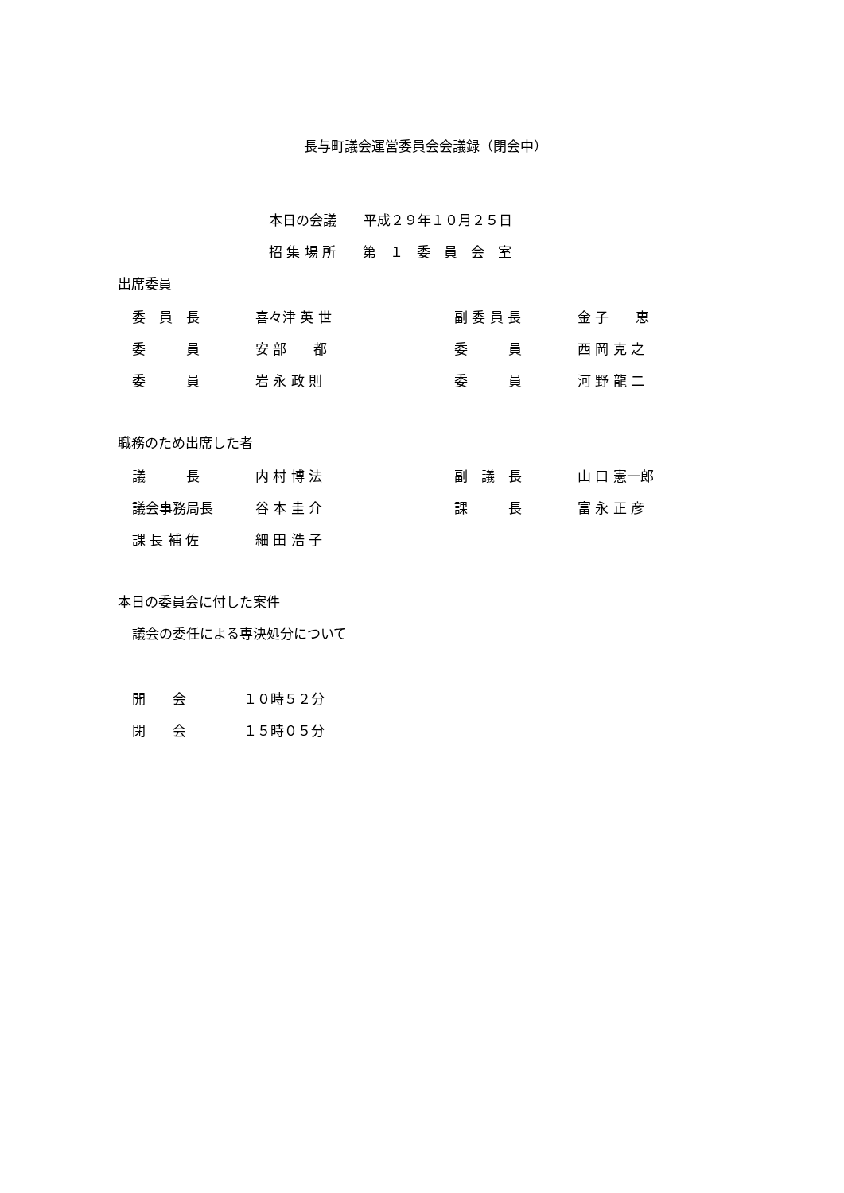長与町議会運営委員会会議録（閉会中）
本日の会議　　平成２９年１０月２５日
招 集 場 所　　第　１　委　員　会　室
出席委員
| 委 員 長 | 喜々津 英 世 | 副 委 員 長 | 金 子 恵 |
| 委 員 | 安 部 都 | 委 員 | 西 岡 克 之 |
| 委 員 | 岩 永 政 則 | 委 員 | 河 野 龍 二 |
職務のため出席した者
| 議 長 | 内 村 博 法 | 副 議 長 | 山 口 憲一郎 |
| 議会事務局長 | 谷 本 圭 介 | 課 長 | 富 永 正 彦 |
| 課 長 補 佐 | 細 田 浩 子 | | |
本日の委員会に付した案件
議会の委任による専決処分について
| 開 会 | １０時５２分 |
| 閉 会 | １５時０５分 |